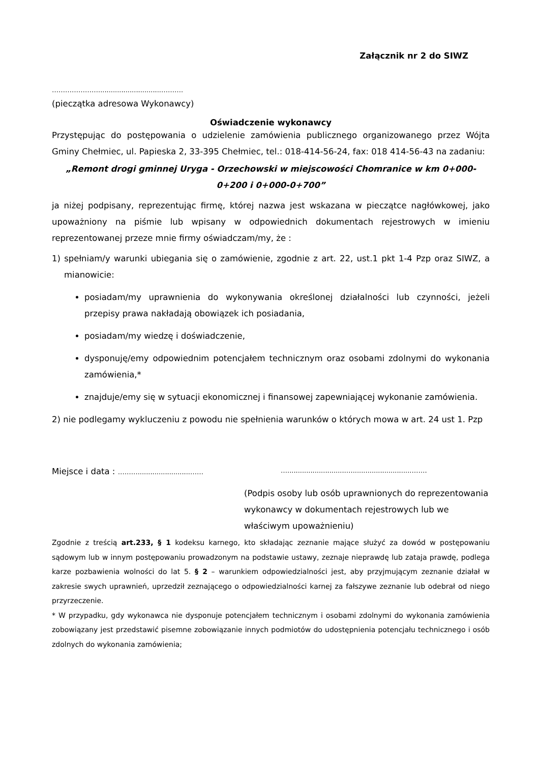Załącznik nr 2 do SIWZ
…………………..............................……….
(pieczątka adresowa Wykonawcy)
Oświadczenie wykonawcy
Przystępując do postępowania o udzielenie zamówienia publicznego organizowanego przez Wójta Gminy Chełmiec, ul. Papieska 2, 33-395 Chełmiec, tel.: 018-414-56-24, fax: 018 414-56-43 na zadaniu:
„Remont drogi gminnej Uryga - Orzechowski w miejscowości Chomranice w km 0+000-0+200 i 0+000-0+700”
ja niżej podpisany, reprezentując firmę, której nazwa jest wskazana w pieczątce nagłówkowej, jako upoważniony na piśmie lub wpisany w odpowiednich dokumentach rejestrowych w imieniu reprezentowanej przeze mnie firmy oświadczam/my, że :
1) spełniam/y warunki ubiegania się o zamówienie, zgodnie z art. 22, ust.1 pkt 1-4 Pzp oraz SIWZ, a mianowicie:
posiadam/my uprawnienia do wykonywania określonej działalności lub czynności, jeżeli przepisy prawa nakładają obowiązek ich posiadania,
posiadam/my wiedzę i doświadczenie,
dysponuję/emy odpowiednim potencjałem technicznym oraz osobami zdolnymi do wykonania zamówienia,*
znajduje/emy się w sytuacji ekonomicznej i finansowej zapewniającej wykonanie zamówienia.
2) nie podlegamy wykluczeniu z powodu nie spełnienia warunków o których mowa w art. 24 ust 1. Pzp
Miejsce i data : ……….........................…… …...........................….............................…….
(Podpis osoby lub osób uprawnionych do reprezentowania wykonawcy w dokumentach rejestrowych lub we właściwym upoważnieniu)
Zgodnie z treścią art.233, § 1 kodeksu karnego, kto składając zeznanie mające służyć za dowód w postępowaniu sądowym lub w innym postępowaniu prowadzonym na podstawie ustawy, zeznaje nieprawdę lub zataja prawdę, podlega karze pozbawienia wolności do lat 5. § 2 – warunkiem odpowiedzialności jest, aby przyjmującym zeznanie działał w zakresie swych uprawnień, uprzedził zeznającego o odpowiedzialności karnej za fałszywe zeznanie lub odebrał od niego przyrzeczenie.
* W przypadku, gdy wykonawca nie dysponuje potencjałem technicznym i osobami zdolnymi do wykonania zamówienia zobowiązany jest przedstawić pisemne zobowiązanie innych podmiotów do udostępnienia potencjału technicznego i osób zdolnych do wykonania zamówienia;